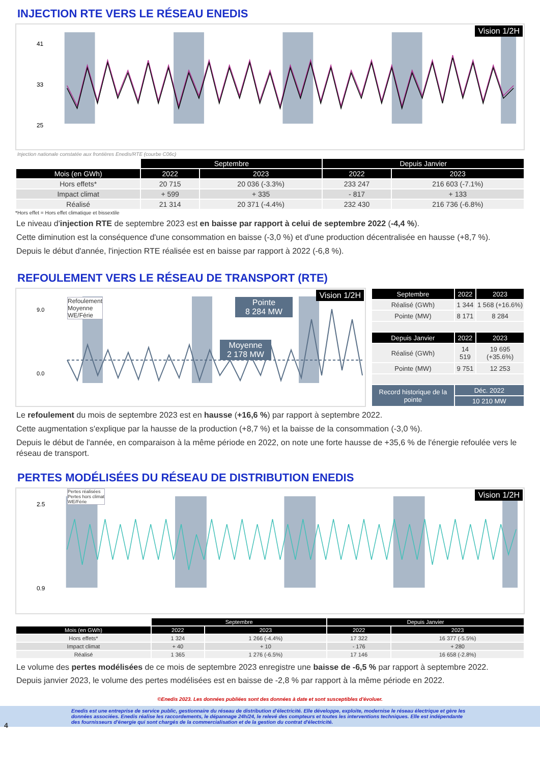INJECTION RTE VERS LE RÉSEAU ENEDIS
Vision 1/2H
41
33
25
Injection RTE réalisée Injection RTE hors climat WE/Férie Puissance (GW)
Injection nationale constatée aux frontières Enedis/RTE (courbe C06c)
| | Septembre | | Depuis Janvier | |
| Mois (en GWh) | 2022 | 2023 | 2022 | 2023 |
| Hors effets* | 20 715 | 20 036 (-3.3%) | 233 247 | 216 603 (-7.1%) |
| Impact climat | + 599 | + 335 | - 817 | + 133 |
| Réalisé | 21 314 | 20 371 (-4.4%) | 232 430 | 216 736 (-6.8%) |
*Hors effet = Hors effet climatique et bissextile
Le niveau d'injection RTE de septembre 2023 est en baisse par rapport à celui de septembre 2022 (-4,4 %).
Cette diminution est la conséquence d'une consommation en baisse (-3,0 %) et d'une production décentralisée en hausse (+8,7 %).
Depuis le début d'année, l'injection RTE réalisée est en baisse par rapport à 2022 (-6,8 %).
REFOULEMENT VERS LE RÉSEAU DE TRANSPORT (RTE)
Vision 1/2H
Refoulement
Moyenne
WE/Férie
Pointe
8 284 MW
Moyenne
2 178 MW
0.0
9.0
| Septembre | 2022 | 2023 |
| --- | --- | --- |
| Réalisé (GWh) | 1 344 | 1 568 (+16.6%) |
| Pointe (MW) | 8 171 | 8 284 |
| Depuis Janvier | 2022 | 2023 |
| Réalisé (GWh) | 14 519 | 19 695 (+35.6%) |
| Pointe (MW) | 9 751 | 12 253 |
| Record historique de la pointe | Déc. 2022 | |
| | 10 210 MW | |
Le refoulement du mois de septembre 2023 est en hausse (+16,6 %) par rapport à septembre 2022.
Cette augmentation s'explique par la hausse de la production (+8,7 %) et la baisse de la consommation (-3,0 %).
Depuis le début de l'année, en comparaison à la même période en 2022, on note une forte hausse de +35,6 % de l'énergie refoulée vers le réseau de transport.
PERTES MODÉLISÉES DU RÉSEAU DE DISTRIBUTION ENEDIS
Vision 1/2H
Pertes réalisées
Pertes hors climat
WE/Férie
2.5
0.9
| | Septembre | | Depuis Janvier | |
| Mois (en GWh) | 2022 | 2023 | 2022 | 2023 |
| Hors effets* | 1 324 | 1 266 (-4.4%) | 17 322 | 16 377 (-5.5%) |
| Impact climat | + 40 | + 10 | - 176 | + 280 |
| Réalisé | 1 365 | 1 276 (-6.5%) | 17 146 | 16 658 (-2.8%) |
Le volume des pertes modélisées de ce mois de septembre 2023 enregistre une baisse de -6,5 % par rapport à septembre 2022.
Depuis janvier 2023, le volume des pertes modélisées est en baisse de -2,8 % par rapport à la même période en 2022.
©Enedis 2023. Les données publiées sont des données à date et sont susceptibles d'évoluer.
4 Enedis est une entreprise de service public, gestionnaire du réseau de distribution d'électricité. Elle développe, exploite, modernise le réseau électrique et gère les données associées. Enedis réalise les raccordements, le dépannage 24h/24, le relevé des compteurs et toutes les interventions techniques. Elle est indépendante des fournisseurs d'énergie qui sont chargés de la commercialisation et de la gestion du contrat d'électricité.